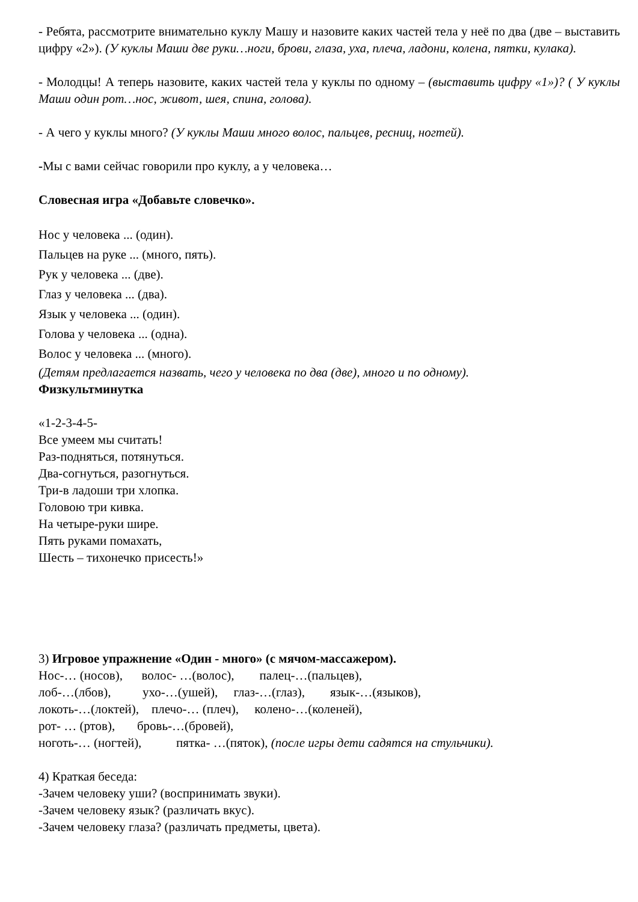- Ребята, рассмотрите внимательно куклу Машу и назовите каких частей тела у неё по два (две – выставить цифру «2»). (У куклы Маши две руки…ноги, брови, глаза, уха, плеча, ладони, колена, пятки, кулака).
- Молодцы! А теперь назовите, каких частей тела у куклы по одному – (выставить цифру «1»)? ( У куклы Маши один рот…нос, живот, шея, спина, голова).
- А чего у куклы много? (У куклы Маши много волос, пальцев, ресниц, ногтей).
-Мы с вами сейчас говорили про куклу, а у человека…
Словесная игра «Добавьте словечко».
Нос у человека ... (один).
Пальцев на руке ... (много, пять).
Рук у человека ... (две).
Глаз у человека ... (два).
Язык у человека ... (один).
Голова у человека ... (одна).
Волос у человека ... (много).
(Детям предлагается назвать, чего у человека по два (две), много и по одному).
Физкультминутка
«1-2-3-4-5-
Все умеем мы считать!
Раз-подняться, потянуться.
Два-согнуться, разогнуться.
Три-в ладоши три хлопка.
Головою три кивка.
На четыре-руки шире.
Пять руками помахать,
Шесть – тихонечко присесть!»
3) Игровое упражнение «Один - много» (с мячом-массажером).
Нос-… (носов), волос- …(волос), палец-…(пальцев),
лоб-…(лбов), ухо-…(ушей), глаз-…(глаз), язык-…(языков),
локоть-…(локтей), плечо-… (плеч), колено-…(коленей),
рот- … (ртов), бровь-…(бровей),
ноготь-… (ногтей), пятка- …(пяток), (после игры дети садятся на стульчики).
4) Краткая беседа:
-Зачем человеку уши? (воспринимать звуки).
-Зачем человеку язык? (различать вкус).
-Зачем человеку глаза? (различать предметы, цвета).